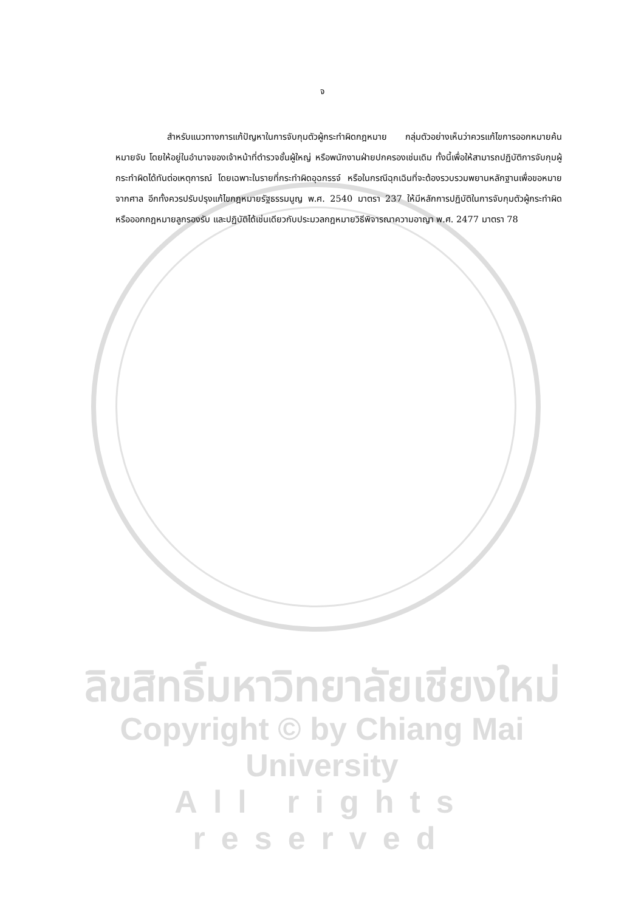จ
สำหรับแนวทางการแก้ปัญหาในการจับกุมตัวผู้กระทำผิดกฎหมาย กลุ่มตัวอย่างเห็นว่าควรแก้ไขการออกหมายค้น หมายจับ โดยให้อยู่ในอำนาจของเจ้าหน้าที่ตำรวจชั้นผู้ใหญ่ หรือพนักงานฝ่ายปกครองเช่นเดิม ทั้งนี้เพื่อให้สามารถปฏิบัติการจับกุมผู้กระทำผิดได้ทันต่อเหตุการณ์ โดยเฉพาะในรายที่กระทำผิดอุฉกรรจ์ หรือในกรณีฉุกเฉินที่จะต้องรวบรวมพยานหลักฐานเพื่อขอหมายจากศาล อีกทั้งควรปรับปรุงแก้ไขกฎหมายรัฐธรรมนูญ พ.ศ. 2540 มาตรา 237 ให้มีหลักการปฏิบัติในการจับกุมตัวผู้กระทำผิด หรือออกกฎหมายลูกรองรับ และปฏิบัติได้เช่นเดียวกับประมวลกฎหมายวิธีพิจารณาความอาญา พ.ศ. 2477 มาตรา 78
ลิขสิทธิ์มหาวิทยาลัยเชียงใหม่
Copyright © by Chiang Mai University
All rights reserved